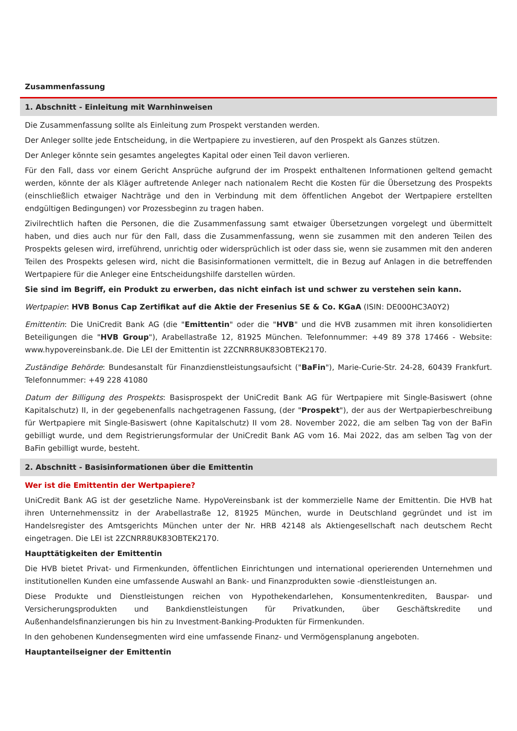Zusammenfassung
1. Abschnitt - Einleitung mit Warnhinweisen
Die Zusammenfassung sollte als Einleitung zum Prospekt verstanden werden.
Der Anleger sollte jede Entscheidung, in die Wertpapiere zu investieren, auf den Prospekt als Ganzes stützen.
Der Anleger könnte sein gesamtes angelegtes Kapital oder einen Teil davon verlieren.
Für den Fall, dass vor einem Gericht Ansprüche aufgrund der im Prospekt enthaltenen Informationen geltend gemacht werden, könnte der als Kläger auftretende Anleger nach nationalem Recht die Kosten für die Übersetzung des Prospekts (einschließlich etwaiger Nachträge und den in Verbindung mit dem öffentlichen Angebot der Wertpapiere erstellten endgültigen Bedingungen) vor Prozessbeginn zu tragen haben.
Zivilrechtlich haften die Personen, die die Zusammenfassung samt etwaiger Übersetzungen vorgelegt und übermittelt haben, und dies auch nur für den Fall, dass die Zusammenfassung, wenn sie zusammen mit den anderen Teilen des Prospekts gelesen wird, irreführend, unrichtig oder widersprüchlich ist oder dass sie, wenn sie zusammen mit den anderen Teilen des Prospekts gelesen wird, nicht die Basisinformationen vermittelt, die in Bezug auf Anlagen in die betreffenden Wertpapiere für die Anleger eine Entscheidungshilfe darstellen würden.
Sie sind im Begriff, ein Produkt zu erwerben, das nicht einfach ist und schwer zu verstehen sein kann.
Wertpapier: HVB Bonus Cap Zertifikat auf die Aktie der Fresenius SE & Co. KGaA (ISIN: DE000HC3A0Y2)
Emittentin: Die UniCredit Bank AG (die "Emittentin" oder die "HVB" und die HVB zusammen mit ihren konsolidierten Beteiligungen die "HVB Group"), Arabellastraße 12, 81925 München. Telefonnummer: +49 89 378 17466 - Website: www.hypovereinsbank.de. Die LEI der Emittentin ist 2ZCNRR8UK83OBTEK2170.
Zuständige Behörde: Bundesanstalt für Finanzdienstleistungsaufsicht ("BaFin"), Marie-Curie-Str. 24-28, 60439 Frankfurt. Telefonnummer: +49 228 41080
Datum der Billigung des Prospekts: Basisprospekt der UniCredit Bank AG für Wertpapiere mit Single-Basiswert (ohne Kapitalschutz) II, in der gegebenenfalls nachgetragenen Fassung, (der "Prospekt"), der aus der Wertpapierbeschreibung für Wertpapiere mit Single-Basiswert (ohne Kapitalschutz) II vom 28. November 2022, die am selben Tag von der BaFin gebilligt wurde, und dem Registrierungsformular der UniCredit Bank AG vom 16. Mai 2022, das am selben Tag von der BaFin gebilligt wurde, besteht.
2. Abschnitt - Basisinformationen über die Emittentin
Wer ist die Emittentin der Wertpapiere?
UniCredit Bank AG ist der gesetzliche Name. HypoVereinsbank ist der kommerzielle Name der Emittentin. Die HVB hat ihren Unternehmenssitz in der Arabellastraße 12, 81925 München, wurde in Deutschland gegründet und ist im Handelsregister des Amtsgerichts München unter der Nr. HRB 42148 als Aktiengesellschaft nach deutschem Recht eingetragen. Die LEI ist 2ZCNRR8UK83OBTEK2170.
Haupttätigkeiten der Emittentin
Die HVB bietet Privat- und Firmenkunden, öffentlichen Einrichtungen und international operierenden Unternehmen und institutionellen Kunden eine umfassende Auswahl an Bank- und Finanzprodukten sowie -dienstleistungen an.
Diese Produkte und Dienstleistungen reichen von Hypothekendarlehen, Konsumentenkrediten, Bauspar- und Versicherungsprodukten und Bankdienstleistungen für Privatkunden, über Geschäftskredite und Außenhandelsfinanzierungen bis hin zu Investment-Banking-Produkten für Firmenkunden.
In den gehobenen Kundensegmenten wird eine umfassende Finanz- und Vermögensplanung angeboten.
Hauptanteilseigner der Emittentin